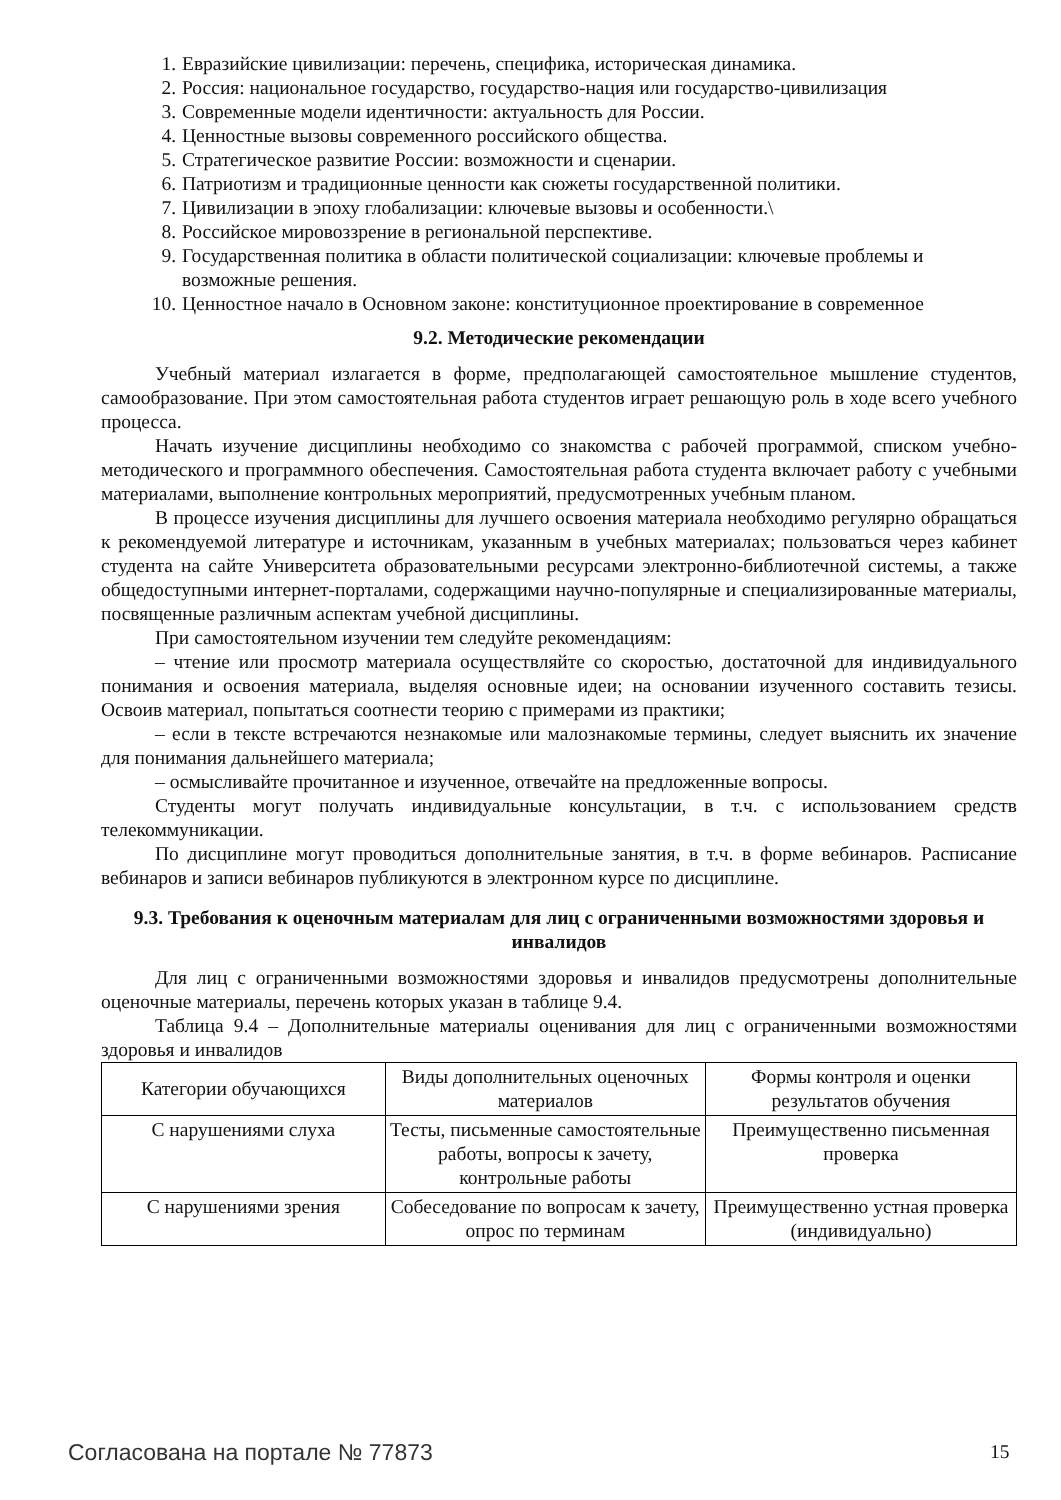1. Евразийские цивилизации: перечень, специфика, историческая динамика.
2. Россия: национальное государство, государство-нация или государство-цивилизация
3. Современные модели идентичности: актуальность для России.
4. Ценностные вызовы современного российского общества.
5. Стратегическое развитие России: возможности и сценарии.
6. Патриотизм и традиционные ценности как сюжеты государственной политики.
7. Цивилизации в эпоху глобализации: ключевые вызовы и особенности.\
8. Российское мировоззрение в региональной перспективе.
9. Государственная политика в области политической социализации: ключевые проблемы и возможные решения.
10. Ценностное начало в Основном законе: конституционное проектирование в современное
9.2. Методические рекомендации
Учебный материал излагается в форме, предполагающей самостоятельное мышление студентов, самообразование. При этом самостоятельная работа студентов играет решающую роль в ходе всего учебного процесса.
Начать изучение дисциплины необходимо со знакомства с рабочей программой, списком учебно-методического и программного обеспечения. Самостоятельная работа студента включает работу с учебными материалами, выполнение контрольных мероприятий, предусмотренных учебным планом.
В процессе изучения дисциплины для лучшего освоения материала необходимо регулярно обращаться к рекомендуемой литературе и источникам, указанным в учебных материалах; пользоваться через кабинет студента на сайте Университета образовательными ресурсами электронно-библиотечной системы, а также общедоступными интернет-порталами, содержащими научно-популярные и специализированные материалы, посвященные различным аспектам учебной дисциплины.
При самостоятельном изучении тем следуйте рекомендациям:
– чтение или просмотр материала осуществляйте со скоростью, достаточной для индивидуального понимания и освоения материала, выделяя основные идеи; на основании изученного составить тезисы. Освоив материал, попытаться соотнести теорию с примерами из практики;
– если в тексте встречаются незнакомые или малознакомые термины, следует выяснить их значение для понимания дальнейшего материала;
– осмысливайте прочитанное и изученное, отвечайте на предложенные вопросы.
Студенты могут получать индивидуальные консультации, в т.ч. с использованием средств телекоммуникации.
По дисциплине могут проводиться дополнительные занятия, в т.ч. в форме вебинаров. Расписание вебинаров и записи вебинаров публикуются в электронном курсе по дисциплине.
9.3. Требования к оценочным материалам для лиц с ограниченными возможностями здоровья и инвалидов
Для лиц с ограниченными возможностями здоровья и инвалидов предусмотрены дополнительные оценочные материалы, перечень которых указан в таблице 9.4.
Таблица 9.4 – Дополнительные материалы оценивания для лиц с ограниченными возможностями здоровья и инвалидов
| Категории обучающихся | Виды дополнительных оценочных материалов | Формы контроля и оценки результатов обучения |
| С нарушениями слуха | Тесты, письменные самостоятельные работы, вопросы к зачету, контрольные работы | Преимущественно письменная проверка |
| С нарушениями зрения | Собеседование по вопросам к зачету, опрос по терминам | Преимущественно устная проверка (индивидуально) |
Согласована на портале № 77873 15